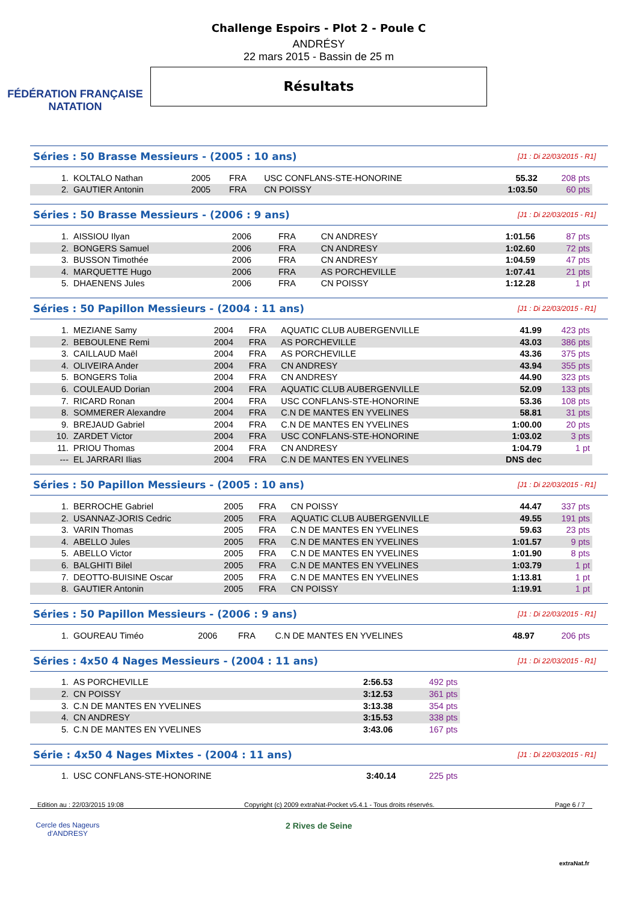FÉDÉRATION FRANÇAISE
NATATION
Challenge Espoirs - Plot 2 - Poule C
ANDRÉSY
22 mars 2015 - Bassin de 25 m
Résultats
Séries : 50 Brasse Messieurs - (2005 : 10 ans) [J1 : Di 22/03/2015 - R1]
| 1. | KOLTALO Nathan | 2005 | FRA | USC CONFLANS-STE-HONORINE | 55.32 | 208 pts |
| 2. | GAUTIER Antonin | 2005 | FRA | CN POISSY | 1:03.50 | 60 pts |
Séries : 50 Brasse Messieurs - (2006 : 9 ans) [J1 : Di 22/03/2015 - R1]
| 1. | AISSIOU Ilyan | 2006 | FRA | CN ANDRESY | 1:01.56 | 87 pts |
| 2. | BONGERS Samuel | 2006 | FRA | CN ANDRESY | 1:02.60 | 72 pts |
| 3. | BUSSON Timothée | 2006 | FRA | CN ANDRESY | 1:04.59 | 47 pts |
| 4. | MARQUETTE Hugo | 2006 | FRA | AS PORCHEVILLE | 1:07.41 | 21 pts |
| 5. | DHAENENS Jules | 2006 | FRA | CN POISSY | 1:12.28 | 1 pt |
Séries : 50 Papillon Messieurs - (2004 : 11 ans) [J1 : Di 22/03/2015 - R1]
| 1. | MEZIANE Samy | 2004 | FRA | AQUATIC CLUB AUBERGENVILLE | 41.99 | 423 pts |
| 2. | BEBOULENE Remi | 2004 | FRA | AS PORCHEVILLE | 43.03 | 386 pts |
| 3. | CAILLAUD Maël | 2004 | FRA | AS PORCHEVILLE | 43.36 | 375 pts |
| 4. | OLIVEIRA Ander | 2004 | FRA | CN ANDRESY | 43.94 | 355 pts |
| 5. | BONGERS Tolia | 2004 | FRA | CN ANDRESY | 44.90 | 323 pts |
| 6. | COULEAUD Dorian | 2004 | FRA | AQUATIC CLUB AUBERGENVILLE | 52.09 | 133 pts |
| 7. | RICARD Ronan | 2004 | FRA | USC CONFLANS-STE-HONORINE | 53.36 | 108 pts |
| 8. | SOMMERER Alexandre | 2004 | FRA | C.N DE MANTES EN YVELINES | 58.81 | 31 pts |
| 9. | BREJAUD Gabriel | 2004 | FRA | C.N DE MANTES EN YVELINES | 1:00.00 | 20 pts |
| 10. | ZARDET Victor | 2004 | FRA | USC CONFLANS-STE-HONORINE | 1:03.02 | 3 pts |
| 11. | PRIOU Thomas | 2004 | FRA | CN ANDRESY | 1:04.79 | 1 pt |
| --- | EL JARRARI Ilias | 2004 | FRA | C.N DE MANTES EN YVELINES | DNS dec | |
Séries : 50 Papillon Messieurs - (2005 : 10 ans) [J1 : Di 22/03/2015 - R1]
| 1. | BERROCHE Gabriel | 2005 | FRA | CN POISSY | 44.47 | 337 pts |
| 2. | USANNAZ-JORIS Cedric | 2005 | FRA | AQUATIC CLUB AUBERGENVILLE | 49.55 | 191 pts |
| 3. | VARIN Thomas | 2005 | FRA | C.N DE MANTES EN YVELINES | 59.63 | 23 pts |
| 4. | ABELLO Jules | 2005 | FRA | C.N DE MANTES EN YVELINES | 1:01.57 | 9 pts |
| 5. | ABELLO Victor | 2005 | FRA | C.N DE MANTES EN YVELINES | 1:01.90 | 8 pts |
| 6. | BALGHITI Bilel | 2005 | FRA | C.N DE MANTES EN YVELINES | 1:03.79 | 1 pt |
| 7. | DEOTTO-BUISINE Oscar | 2005 | FRA | C.N DE MANTES EN YVELINES | 1:13.81 | 1 pt |
| 8. | GAUTIER Antonin | 2005 | FRA | CN POISSY | 1:19.91 | 1 pt |
Séries : 50 Papillon Messieurs - (2006 : 9 ans) [J1 : Di 22/03/2015 - R1]
| 1. | GOUREAU Timéo | 2006 | FRA | C.N DE MANTES EN YVELINES | 48.97 | 206 pts |
Séries : 4x50 4 Nages Messieurs - (2004 : 11 ans) [J1 : Di 22/03/2015 - R1]
| 1. | AS PORCHEVILLE | 2:56.53 | 492 pts |
| 2. | CN POISSY | 3:12.53 | 361 pts |
| 3. | C.N DE MANTES EN YVELINES | 3:13.38 | 354 pts |
| 4. | CN ANDRESY | 3:15.53 | 338 pts |
| 5. | C.N DE MANTES EN YVELINES | 3:43.06 | 167 pts |
Série : 4x50 4 Nages Mixtes - (2004 : 11 ans) [J1 : Di 22/03/2015 - R1]
| 1. | USC CONFLANS-STE-HONORINE | 3:40.14 | 225 pts |
Edition au : 22/03/2015 19:08 Copyright (c) 2009 extraNat-Pocket v5.4.1 - Tous droits réservés. Page 6 / 7
Cercle des Nageurs d'ANDRESY
2 Rives de Seine
extraNat.fr